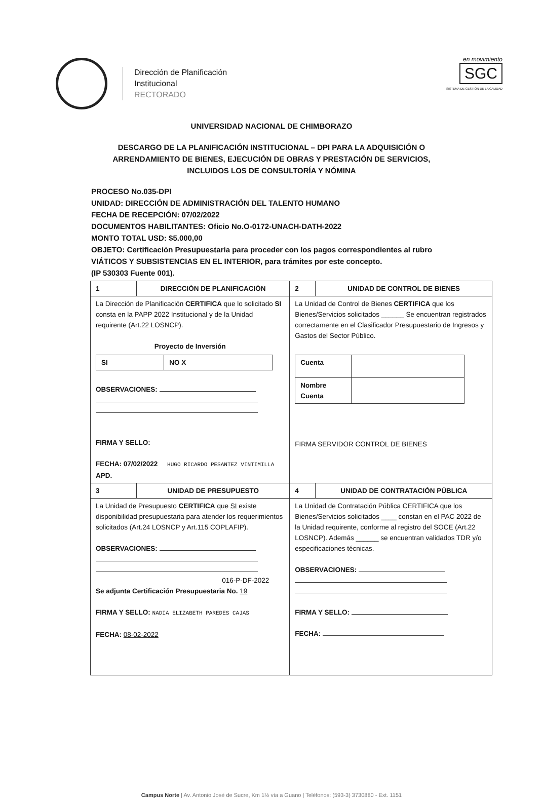Dirección de Planificación
Institucional
RECTORADO
en movimiento
SGC
SISTEMA DE GESTIÓN DE LA CALIDAD
UNIVERSIDAD NACIONAL DE CHIMBORAZO
DESCARGO DE LA PLANIFICACIÓN INSTITUCIONAL – DPI PARA LA ADQUISICIÓN O
ARRENDAMIENTO DE BIENES, EJECUCIÓN DE OBRAS Y PRESTACIÓN DE SERVICIOS,
INCLUIDOS LOS DE CONSULTORÍA Y NÓMINA
PROCESO No.035-DPI
UNIDAD: DIRECCIÓN DE ADMINISTRACIÓN DEL TALENTO HUMANO
FECHA DE RECEPCIÓN: 07/02/2022
DOCUMENTOS HABILITANTES: Oficio No.O-0172-UNACH-DATH-2022
MONTO TOTAL USD: $5.000,00
OBJETO: Certificación Presupuestaria para proceder con los pagos correspondientes al rubro VIÁTICOS Y SUBSISTENCIAS EN EL INTERIOR, para trámites por este concepto.
(IP 530303 Fuente 001).
| 1 | DIRECCIÓN DE PLANIFICACIÓN | 2 | UNIDAD DE CONTROL DE BIENES |
| La Dirección de Planificación CERTIFICA que lo solicitado SI consta en la PAPP 2022 Institucional y de la Unidad requirente (Art.22 LOSNCP). Proyecto de Inversión / SI / NO X / OBSERVACIONES: FIRMA Y SELLO: FECHA: 07/02/2022 HUGO RICARDO PESANTEZ VINTIMILLA APD. | | La Unidad de Control de Bienes CERTIFICA que los Bienes/Servicios solicitados ______ Se encuentran registrados correctamente en el Clasificador Presupuestario de Ingresos y Gastos del Sector Público. / Cuenta / / / Nombre Cuenta / / FIRMA SERVIDOR CONTROL DE BIENES | |
| 3 | UNIDAD DE PRESUPUESTO | 4 | UNIDAD DE CONTRATACIÓN PÚBLICA |
| La Unidad de Presupuesto CERTIFICA que SI existe disponibilidad presupuestaria para atender los requerimientos solicitados (Art.24 LOSNCP y Art.115 COPLAFIP). OBSERVACIONES: 016-P-DF-2022 Se adjunta Certificación Presupuestaria No. 19 FIRMA Y SELLO: NADIA ELIZABETH PAREDES CAJAS FECHA: 08-02-2022 | | La Unidad de Contratación Pública CERTIFICA que los Bienes/Servicios solicitados ____ constan en el PAC 2022 de la Unidad requirente, conforme al registro del SOCE (Art.22 LOSNCP). Además ______ se encuentran validados TDR y/o especificaciones técnicas. OBSERVACIONES: FIRMA Y SELLO: FECHA: | |
Campus Norte | Av. Antonio José de Sucre, Km 1½ vía a Guano | Teléfonos: (593-3) 3730880 - Ext. 1151